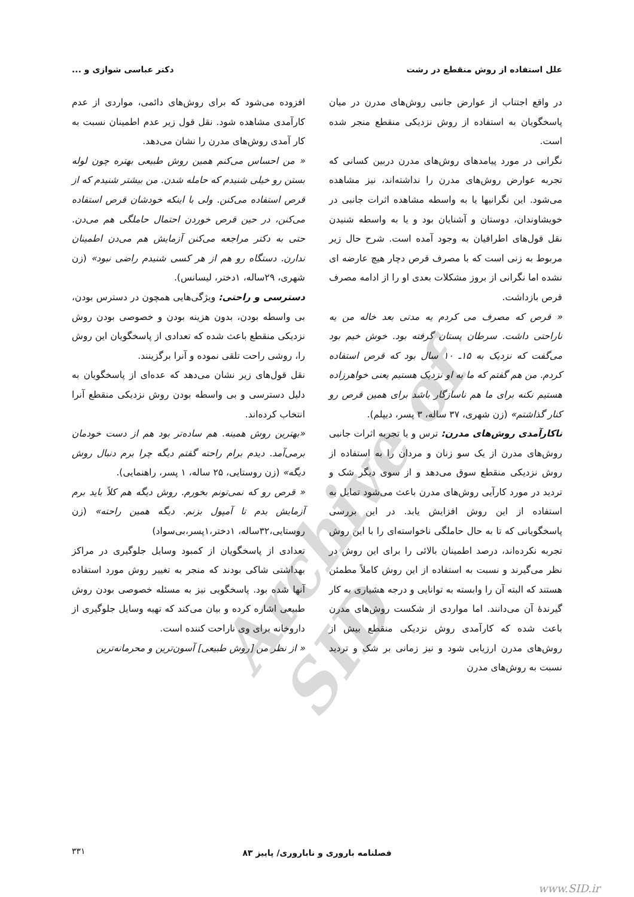Archive of SID
علل استفاده از روش منقطع در رشت دکتر عباسی شوازی و ...
در واقع اجتناب از عوارض جانبی روش‌های مدرن در میان پاسخگویان به استفاده از روش نزدیکی منقطع منجر شده است.
نگرانی در مورد پیامدهای روش‌های مدرن دربین کسانی که تجربه عوارض روش‌های مدرن را نداشته‌اند، نیز مشاهده می‌شود. این نگرانیها یا به واسطه مشاهده اثرات جانبی در خویشاوندان، دوستان و آشنایان بود و یا به واسطه شنیدن نقل قول‌های اطرافیان به وجود آمده است. شرح حال زیر مربوط به زنی است که با مصرف قرص دچار هیچ عارضه ای نشده اما نگرانی از بروز مشکلات بعدی او را از ادامه مصرف قرص بازداشت.
« قرص که مصرف می کردم یه مدتی بعد خاله من یه ناراحتی داشت. سرطان پستان گرفته بود. خوش خیم بود می‌گفت که نزدیک به ۱۵ـ ۱۰ سال بود که قرص استفاده کردم. من هم گفتم که ما به او نزدیک هستیم یعنی خواهرزاده هستیم نکنه برای ما هم ناسازگار باشد برای همین قرص رو کنار گذاشتم» (زن شهری، ۳۷ ساله، ۳ پسر، دیپلم).
ناکارآمدی روش‌های مدرن: ترس و یا تجربه اثرات جانبی روش‌های مدرن از یک سو زنان و مردان را به استفاده از روش نزدیکی منقطع سوق می‌دهد و از سوی دیگر شک و تردید در مورد کارآیی روش‌های مدرن باعث می‌شود تمایل به استفاده از این روش افزایش یابد. در این بررسی پاسخگویانی که تا به حال حاملگی ناخواسته‌ای را با این روش تجربه نکرده‌اند، درصد اطمینان بالائی را برای این روش در نظر می‌گیرند و نسبت به استفاده از این روش کاملاً مطمئن هستند که البته آن را وابسته به توانایی و درجه هشیاری به کار گیرندهٔ آن می‌دانند. اما مواردی از شکست روش‌های مدرن باعث شده که کارآمدی روش نزدیکی منقطع بیش از روش‌های مدرن ارزیابی شود و نیز زمانی بر شک و تردید نسبت به روش‌های مدرن
افزوده می‌شود که برای روش‌های دائمی، مواردی از عدم کارآمدی مشاهده شود. نقل قول زیر عدم اطمینان نسبت به کار آمدی روش‌های مدرن را نشان می‌دهد.
« من احساس می‌کنم همین روش طبیعی بهتره چون لوله بستن رو خیلی شنیدم که حامله شدن. من بیشتر شنیدم که از قرص استفاده می‌کنن. ولی با اینکه خودشان قرص استفاده می‌کنن، در حین قرص خوردن احتمال حاملگی هم می‌دن. حتی به دکتر مراجعه می‌کنن آزمایش هم می‌دن اطمینان ندارن. دستگاه رو هم از هر کسی شنیدم راضی نبود» (زن شهری، ۲۹ساله، ۱دختر، لیسانس).
دسترسی و راحتی: ویژگی‌هایی همچون در دسترس بودن، بی واسطه بودن، بدون هزینه بودن و خصوصی بودن روش نزدیکی منقطع باعث شده که تعدادی از پاسخگویان این روش را، روشی راحت تلقی نموده و آنرا برگزینند.
نقل قول‌های زیر نشان می‌دهد که عده‌ای از پاسخگویان به دلیل دسترسی و بی واسطه بودن روش نزدیکی منقطع آنرا انتخاب کرده‌اند.
«بهترین روش همینه. هم ساده‌تر بود هم از دست خودمان برمی‌آمد. دیدم برام راحته گفتم دیگه چرا برم دنبال روش دیگه» (زن روستایی، ۲۵ ساله، ۱ پسر، راهنمایی).
« قرص رو که نمی‌تونم بخورم. روش دیگه هم کلاً باید برم آزمایش بدم تا آمپول بزنم. دیگه همین راحته» (زن روستایی،۳۲ساله، ۱دختر،۱پسر،بی‌سواد)
تعدادی از پاسخگویان از کمبود وسایل جلوگیری در مراکز بهداشتی شاکی بودند که منجر به تغییر روش مورد استفاده آنها شده بود. پاسخگویی نیز به مسئله خصوصی بودن روش طبیعی اشاره کرده و بیان می‌کند که تهیه وسایل جلوگیری از داروخانه برای وی ناراحت کننده است.
« از نظر من [روش طبیعی] آسون‌ترین و محرمانه‌ترین
فصلنامه باروری و ناباروری/ پاییز ۸۳
۳۳۱
www.SID.ir